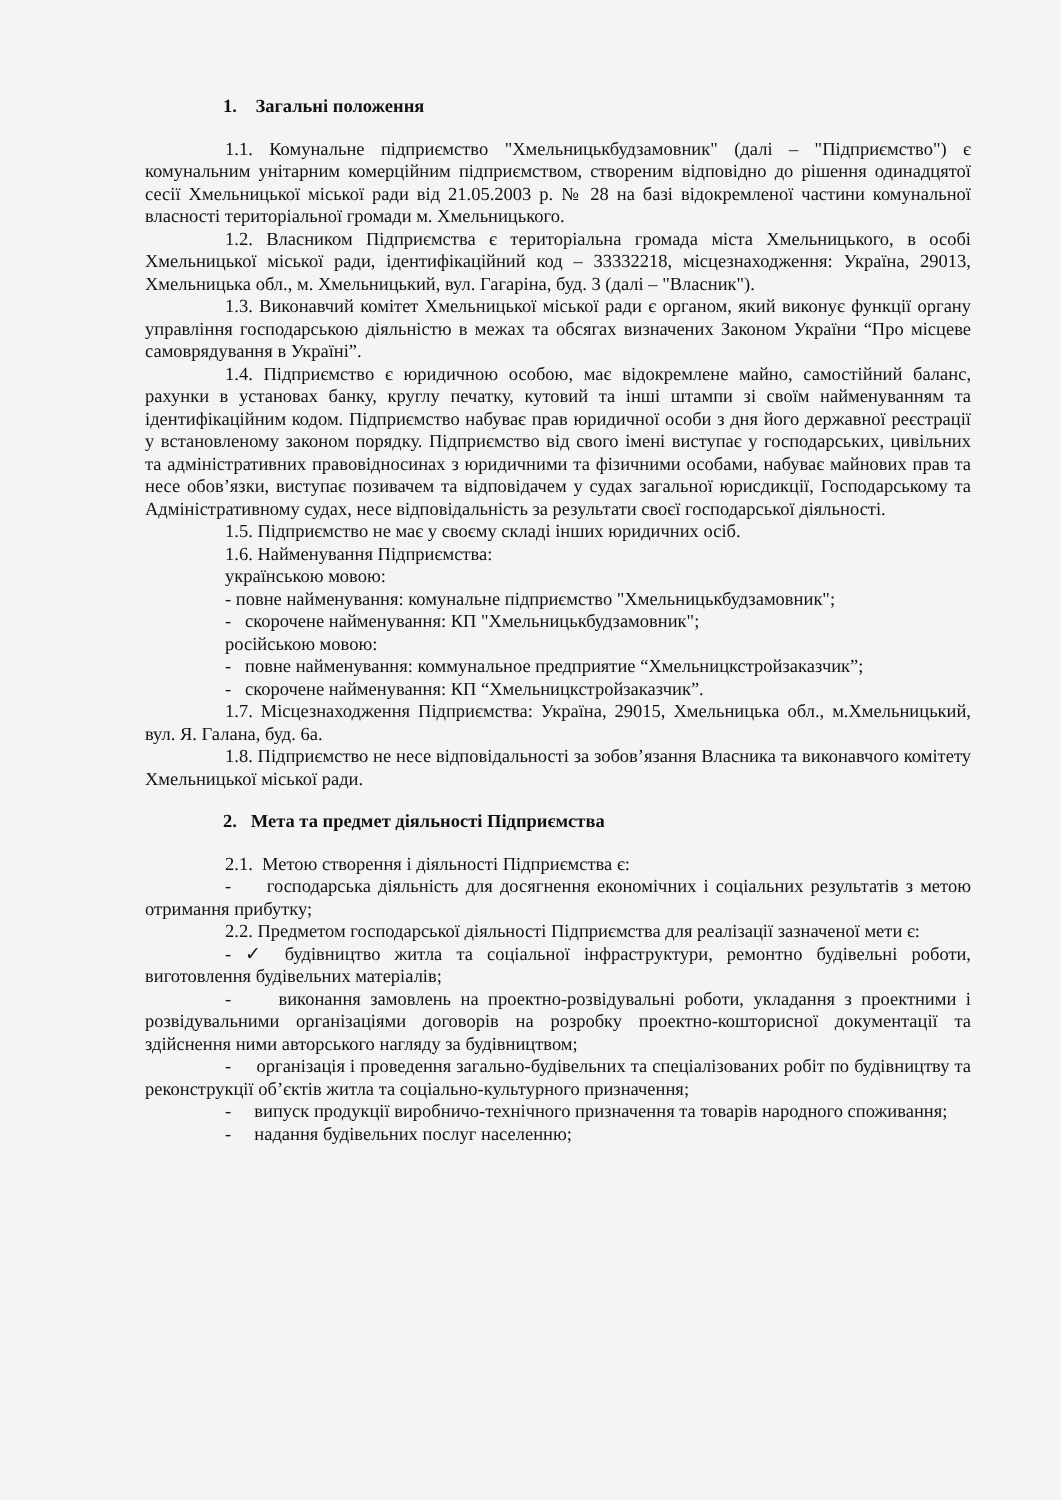1. Загальні положення
1.1. Комунальне підприємство "Хмельницькбудзамовник" (далі – "Підприємство") є комунальним унітарним комерційним підприємством, створеним відповідно до рішення одинадцятої сесії Хмельницької міської ради від 21.05.2003 р. № 28 на базі відокремленої частини комунальної власності територіальної громади м. Хмельницького.
1.2. Власником Підприємства є територіальна громада міста Хмельницького, в особі Хмельницької міської ради, ідентифікаційний код – 33332218, місцезнаходження: Україна, 29013, Хмельницька обл., м. Хмельницький, вул. Гагаріна, буд. 3 (далі – "Власник").
1.3. Виконавчий комітет Хмельницької міської ради є органом, який виконує функції органу управління господарською діяльністю в межах та обсягах визначених Законом України “Про місцеве самоврядування в Україні”.
1.4. Підприємство є юридичною особою, має відокремлене майно, самостійний баланс, рахунки в установах банку, круглу печатку, кутовий та інші штампи зі своїм найменуванням та ідентифікаційним кодом. Підприємство набуває прав юридичної особи з дня його державної реєстрації у встановленому законом порядку. Підприємство від свого імені виступає у господарських, цивільних та адміністративних правовідносинах з юридичними та фізичними особами, набуває майнових прав та несе обов’язки, виступає позивачем та відповідачем у судах загальної юрисдикції, Господарському та Адміністративному судах, несе відповідальність за результати своєї господарської діяльності.
1.5. Підприємство не має у своєму складі інших юридичних осіб.
1.6. Найменування Підприємства:
українською мовою:
- повне найменування: комунальне підприємство "Хмельницькбудзамовник";
- скорочене найменування: КП "Хмельницькбудзамовник";
російською мовою:
- повне найменування: коммунальное предприятие “Хмельницкстройзаказчик”;
- скорочене найменування: КП “Хмельницкстройзаказчик”.
1.7. Місцезнаходження Підприємства: Україна, 29015, Хмельницька обл., м.Хмельницький, вул. Я. Галана, буд. 6а.
1.8. Підприємство не несе відповідальності за зобов’язання Власника та виконавчого комітету Хмельницької міської ради.
2. Мета та предмет діяльності Підприємства
2.1. Метою створення і діяльності Підприємства є:
- господарська діяльність для досягнення економічних і соціальних результатів з метою отримання прибутку;
2.2. Предметом господарської діяльності Підприємства для реалізації зазначеної мети є:
- ✓ будівництво житла та соціальної інфраструктури, ремонтно будівельні роботи, виготовлення будівельних матеріалів;
- виконання замовлень на проектно-розвідувальні роботи, укладання з проектними і розвідувальними організаціями договорів на розробку проектно-кошторисної документації та здійснення ними авторського нагляду за будівництвом;
- організація і проведення загально-будівельних та спеціалізованих робіт по будівництву та реконструкції об’єктів житла та соціально-культурного призначення;
- випуск продукції виробничо-технічного призначення та товарів народного споживання;
- надання будівельних послуг населенню;